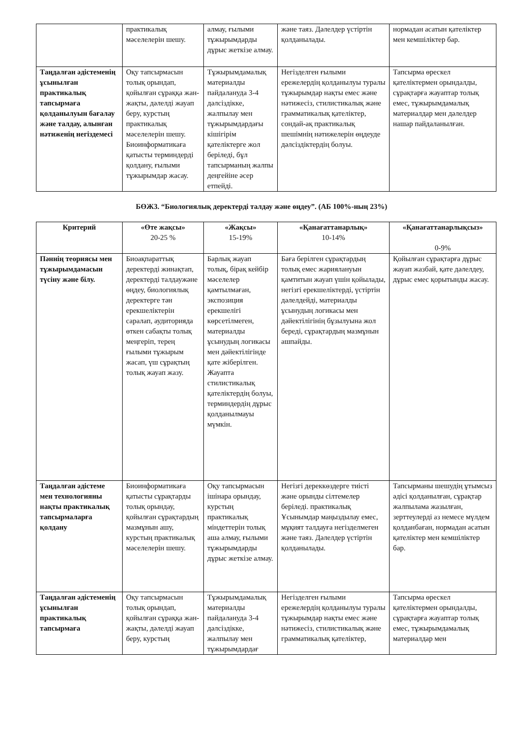| | практикалық мәселелерін шешу. | алмау, ғылыми тұжырымдарды дұрыс жеткізе алмау. | және таяз. Дәлелдер үстіртін қолданылады. | нормадан асатын қателіктер мен кемшіліктер бар. |
| Таңдалған әдістеменің ұсынылған практикалық тапсырмаға қолданылуын бағалау және талдау, алынған нәтиженің негіздемесі | Оқу тапсырмасын толық орындап, қойылған сұраққа жан-жақты, дәлелді жауап беру, курстың практикалық мәселелерін шешу. Биоинформатикаға қатысты терминдерді қолдану, ғылыми тұжырымдар жасау. | Тұжырымдамалық материалды пайдалануда 3-4 дәлсіздікке, жалпылау мен тұжырымдардағы кішігірім қателіктерге жол беріледі, бұл тапсырманың жалпы деңгейіне әсер етпейді. | Негізделген ғылыми ережелердің қолданылуы туралы тұжырымдар нақты емес және нәтижесіз, стилистикалық және грамматикалық қателіктер, сондай-ақ практикалық шешімнің нәтижелерін өңдеуде дәлсіздіктердің болуы. | Тапсырма өрескел қателіктермен орындалды, сұрақтарға жауаптар толық емес, тұжырымдамалық материалдар мен дәлелдер нашар пайдаланылған. |
БӨЖ3. “Биологиялық деректерді талдау және өңдеу”. (АБ 100%-ның 23%)
| Критерий | «Өте жақсы» 20-25 % | «Жақсы» 15-19% | «Қанағаттанарлық» 10-14% | «Қанағаттанарлықсыз» 0-9% |
| --- | --- | --- | --- | --- |
| Пәннің теориясы мен тұжырымдамасын түсіну және білу. | Биоақпараттық деректерді жинақтап, деректерді талдаужәне өңдеу, биологиялық деректерге тән ерекшеліктерін саралап, аудиторияда өткен сабақты толық меңгеріп, терең ғылыми тұжырым жасап, үш сұрақтың толық жауап жазу. | Барлық жауап толық, бірақ кейбір мәселелер қамтылмаған, экспозиция ерекшелігі көрсетілмеген, материалды ұсынудың логикасы мен дәйектілігінде қате жіберілген. Жауапта стилистикалық қателіктердің болуы, терминдердің дұрыс қолданылмауы мүмкін. | Баға берілген сұрақтардың толық емес жариялануын қамтитын жауап үшін қойылады, негізгі ерекшеліктерді, үстіртін дәлелдейді, материалды ұсынудың логикасы мен дәйектілігінің бұзылуына жол береді, сұрақтардың мазмұнын ашпайды. | Қойылған сұрақтарға дұрыс жауап жазбай, қате дәлелдеу, дұрыс емес қорытынды жасау. |
| Таңдалған әдістеме мен технологияны нақты практикалық тапсырмаларға қолдану | Биоинформатикаға қатысты сұрақтарды толық орындау, қойылған сұрақтардың мазмұнын ашу, курстың практикалық мәселелерін шешу. | Оқу тапсырмасын ішінара орындау, курстың практикалық міндеттерін толық аша алмау, ғылыми тұжырымдарды дұрыс жеткізе алмау. | Негізгі дереккөздерге тиісті және орынды сілтемелер беріледі. практикалық Ұсынымдар маңыздылау емес, мұқият талдауға негізделмеген және таяз. Дәлелдер үстіртін қолданылады. | Тапсырманы шешудің ұтымсыз әдісі қолданылған, сұрақтар жалпылама жазылған, зерттеулерді аз немесе мүлдем қолданбаған, нормадан асатын қателіктер мен кемшіліктер бар. |
| Таңдалған әдістеменің ұсынылған практикалық тапсырмаға | Оқу тапсырмасын толық орындап, қойылған сұраққа жан-жақты, дәлелді жауап беру, курстың | Тұжырымдамалық материалды пайдалануда 3-4 дәлсіздікке, жалпылау мен тұжырымдардағ | Негізделген ғылыми ережелердің қолданылуы туралы тұжырымдар нақты емес және нәтижесіз, стилистикалық және грамматикалық қателіктер, | Тапсырма өрескел қателіктермен орындалды, сұрақтарға жауаптар толық емес, тұжырымдамалық материалдар мен |